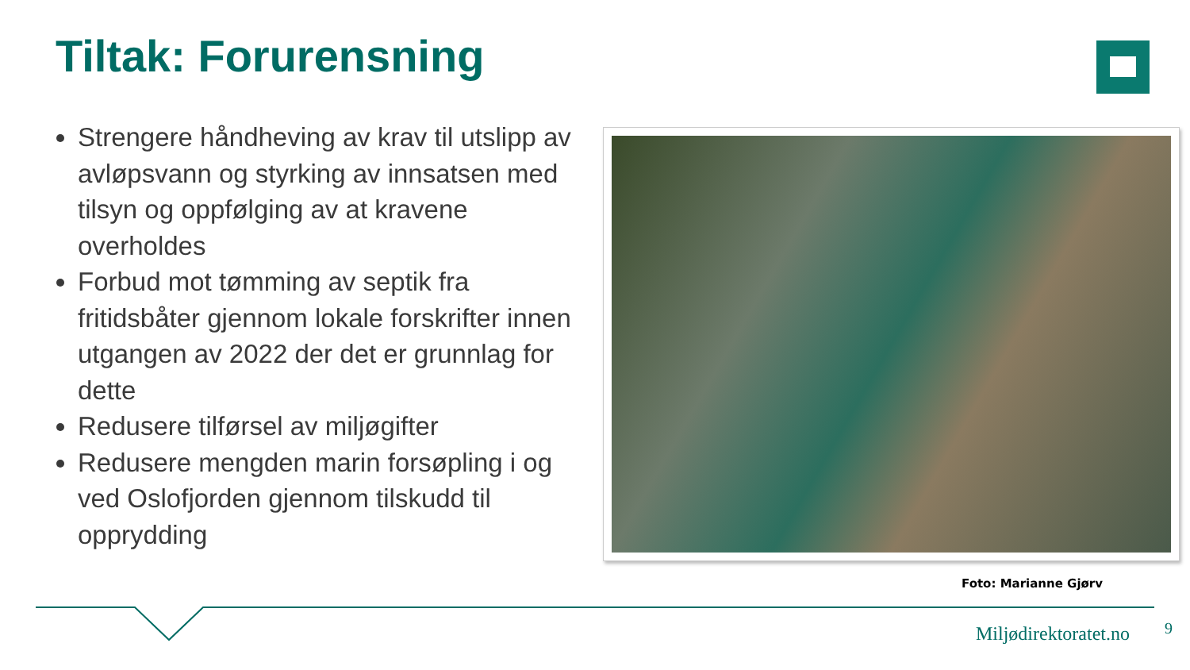Tiltak: Forurensning
Strengere håndheving av krav til utslipp av avløpsvann og styrking av innsatsen med tilsyn og oppfølging av at kravene overholdes
Forbud mot tømming av septik fra fritidsbåter gjennom lokale forskrifter innen utgangen av 2022 der det er grunnlag for dette
Redusere tilførsel av miljøgifter
Redusere mengden marin forsøpling i og ved Oslofjorden gjennom tilskudd til opprydding
Foto: Marianne Gjørv
Miljødirektoratet.no 9